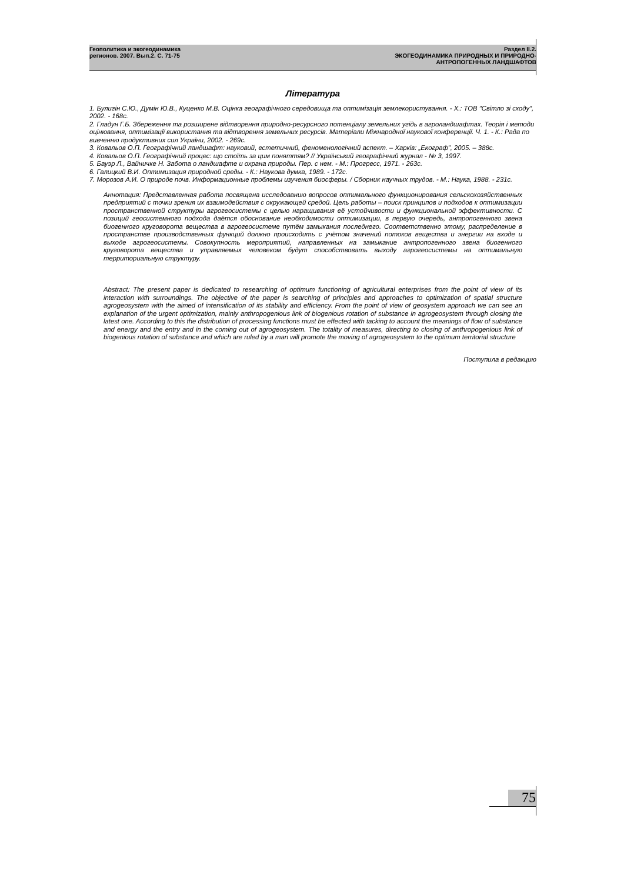Геополитика и экогеодинамика
регионов. 2007. Вып.2. С. 71-75
Раздел II.2.
ЭКОГЕОДИНАМИКА ПРИРОДНЫХ И ПРИРОДНО-
АНТРОПОГЕННЫХ ЛАНДШАФТОВ
Література
1. Булигін С.Ю., Думін Ю.В., Куценко М.В. Оцінка географічного середовища та оптимізація землекористування. - Х.: ТОВ "Світло зі сходу", 2002. - 168с.
2. Гладун Г.Б. Збереження та розширене відтворення природно-ресурсного потенціалу земельних угідь в агроландшафтах. Теорія і методи оцінювання, оптимізації використання та відтворення земельних ресурсів. Матеріали Міжнародної наукової конференції. Ч. 1. - К.: Рада по вивченню продуктивних сил України, 2002. - 269с.
3. Ковальов О.П. Географічний ландшафт: науковий, естетичний, феноменологічний аспект. – Харків: „Екограф”, 2005. – 388с.
4. Ковальов О.П. Географічний процес: що стоїть за цим поняттям? // Український географічний журнал - № 3, 1997.
5. Бауэр Л., Вайничке Н. Забота о ландшафте и охрана природы. Пер. с нем. - М.: Прогресс, 1971. - 263с.
6. Галицкий В.И. Оптимизация природной среды. - К.: Наукова думка, 1989. - 172с.
7. Морозов А.И. О природе почв. Информационные проблемы изучения биосферы. / Сборник научных трудов. - М.: Наука, 1988. - 231с.
Аннотация: Представленная работа посвящена исследованию вопросов оптимального функционирования сельскохозяйственных предприятий с точки зрения их взаимодействия с окружающей средой. Цель работы – поиск принципов и подходов к оптимизации пространственной структуры агрогеосистемы с целью наращивания её устойчивости и функциональной эффективности. С позиций геосистемного подхода даётся обоснование необходимости оптимизации, в первую очередь, антропогенного звена биогенного круговорота вещества в агрогеосистеме путём замыкания последнего. Соответственно этому, распределение в пространстве производственных функций должно происходить с учётом значений потоков вещества и энергии на входе и выходе агрогеосистемы. Совокупность мероприятий, направленных на замыкание антропогенного звена биогенного круговорота вещества и управляемых человеком будут способствовать выходу агрогеосистемы на оптимальную территориальную структуру.
Abstract: The present paper is dedicated to researching of optimum functioning of agricultural enterprises from the point of view of its interaction with surroundings. The objective of the paper is searching of principles and approaches to optimization of spatial structure agrogeosystem with the aimed of intensification of its stability and efficiency. From the point of view of geosystem approach we can see an explanation of the urgent optimization, mainly anthropogenious link of biogenious rotation of substance in agrogeosystem through closing the latest one. According to this the distribution of processing functions must be effected with tacking to account the meanings of flow of substance and energy and the entry and in the coming out of agrogeosystem. The totality of measures, directing to closing of anthropogenious link of biogenious rotation of substance and which are ruled by a man will promote the moving of agrogeosystem to the optimum territorial structure
Поступила в редакцию
75